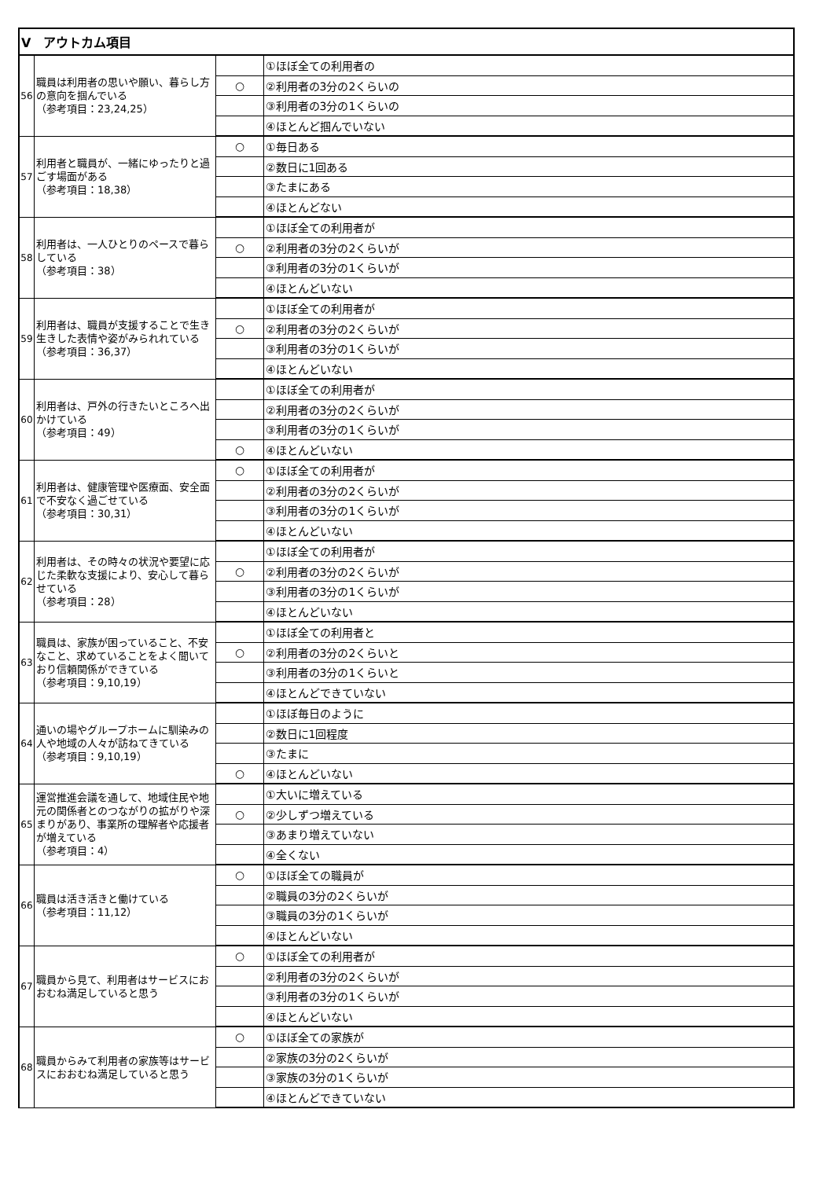| Ⅴ アウトカム項目 | | | |
| 56 | 職員は利用者の思いや願い、暮らし方の意向を掴んでいる （参考項目：23,24,25） | | ①ほぼ全ての利用者の |
| | | ○ | ②利用者の3分の2くらいの |
| | | | ③利用者の3分の1くらいの |
| | | | ④ほとんど掴んでいない |
| 57 | 利用者と職員が、一緒にゆったりと過ごす場面がある （参考項目：18,38） | ○ | ①毎日ある |
| | | | ②数日に1回ある |
| | | | ③たまにある |
| | | | ④ほとんどない |
| 58 | 利用者は、一人ひとりのペースで暮らしている （参考項目：38） | | ①ほぼ全ての利用者が |
| | | ○ | ②利用者の3分の2くらいが |
| | | | ③利用者の3分の1くらいが |
| | | | ④ほとんどいない |
| 59 | 利用者は、職員が支援することで生き生きした表情や姿がみられれている （参考項目：36,37） | | ①ほぼ全ての利用者が |
| | | ○ | ②利用者の3分の2くらいが |
| | | | ③利用者の3分の1くらいが |
| | | | ④ほとんどいない |
| 60 | 利用者は、戸外の行きたいところへ出かけている （参考項目：49） | | ①ほぼ全ての利用者が |
| | | | ②利用者の3分の2くらいが |
| | | | ③利用者の3分の1くらいが |
| | | ○ | ④ほとんどいない |
| 61 | 利用者は、健康管理や医療面、安全面で不安なく過ごせている （参考項目：30,31） | ○ | ①ほぼ全ての利用者が |
| | | | ②利用者の3分の2くらいが |
| | | | ③利用者の3分の1くらいが |
| | | | ④ほとんどいない |
| 62 | 利用者は、その時々の状況や要望に応じた柔軟な支援により、安心して暮らせている （参考項目：28） | | ①ほぼ全ての利用者が |
| | | ○ | ②利用者の3分の2くらいが |
| | | | ③利用者の3分の1くらいが |
| | | | ④ほとんどいない |
| 63 | 職員は、家族が困っていること、不安なこと、求めていることをよく聞いており信頼関係ができている （参考項目：9,10,19） | | ①ほぼ全ての利用者と |
| | | ○ | ②利用者の3分の2くらいと |
| | | | ③利用者の3分の1くらいと |
| | | | ④ほとんどできていない |
| 64 | 通いの場やグループホームに馴染みの人や地域の人々が訪ねてきている （参考項目：9,10,19） | | ①ほぼ毎日のように |
| | | | ②数日に1回程度 |
| | | | ③たまに |
| | | ○ | ④ほとんどいない |
| 65 | 運営推進会議を通して、地域住民や地元の関係者とのつながりの拡がりや深まりがあり、事業所の理解者や応援者が増えている （参考項目：4） | | ①大いに増えている |
| | | ○ | ②少しずつ増えている |
| | | | ③あまり増えていない |
| | | | ④全くない |
| 66 | 職員は活き活きと働けている （参考項目：11,12） | ○ | ①ほぼ全ての職員が |
| | | | ②職員の3分の2くらいが |
| | | | ③職員の3分の1くらいが |
| | | | ④ほとんどいない |
| 67 | 職員から見て、利用者はサービスにおおむね満足していると思う | ○ | ①ほぼ全ての利用者が |
| | | | ②利用者の3分の2くらいが |
| | | | ③利用者の3分の1くらいが |
| | | | ④ほとんどいない |
| 68 | 職員からみて利用者の家族等はサービスにおおむね満足していると思う | ○ | ①ほぼ全ての家族が |
| | | | ②家族の3分の2くらいが |
| | | | ③家族の3分の1くらいが |
| | | | ④ほとんどできていない |